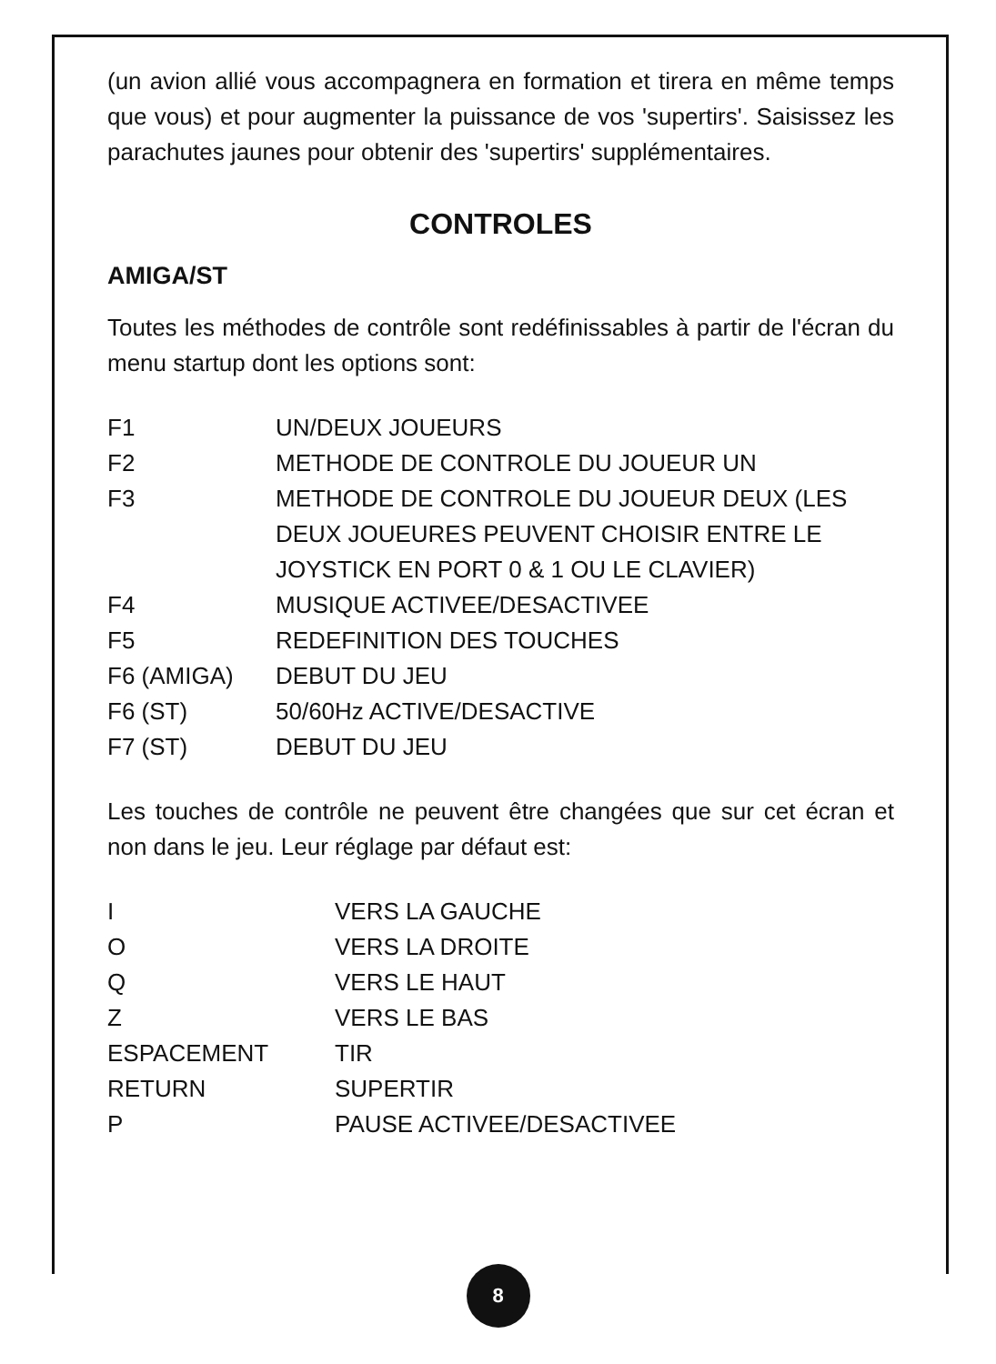(un avion allié vous accompagnera en formation et tirera en même temps que vous) et pour augmenter la puissance de vos 'supertirs'. Saisissez les parachutes jaunes pour obtenir des 'supertirs' supplémentaires.
CONTROLES
AMIGA/ST
Toutes les méthodes de contrôle sont redéfinissables à partir de l'écran du menu startup dont les options sont:
| F1 | UN/DEUX JOUEURS |
| F2 | METHODE DE CONTROLE DU JOUEUR UN |
| F3 | METHODE DE CONTROLE DU JOUEUR DEUX (LES DEUX JOUEURES PEUVENT CHOISIR ENTRE LE JOYSTICK EN PORT 0 & 1 OU LE CLAVIER) |
| F4 | MUSIQUE ACTIVEE/DESACTIVEE |
| F5 | REDEFINITION DES TOUCHES |
| F6 (AMIGA) | DEBUT DU JEU |
| F6 (ST) | 50/60Hz ACTIVE/DESACTIVE |
| F7 (ST) | DEBUT DU JEU |
Les touches de contrôle ne peuvent être changées que sur cet écran et non dans le jeu. Leur réglage par défaut est:
| I | VERS LA GAUCHE |
| O | VERS LA DROITE |
| Q | VERS LE HAUT |
| Z | VERS LE BAS |
| ESPACEMENT | TIR |
| RETURN | SUPERTIR |
| P | PAUSE ACTIVEE/DESACTIVEE |
8